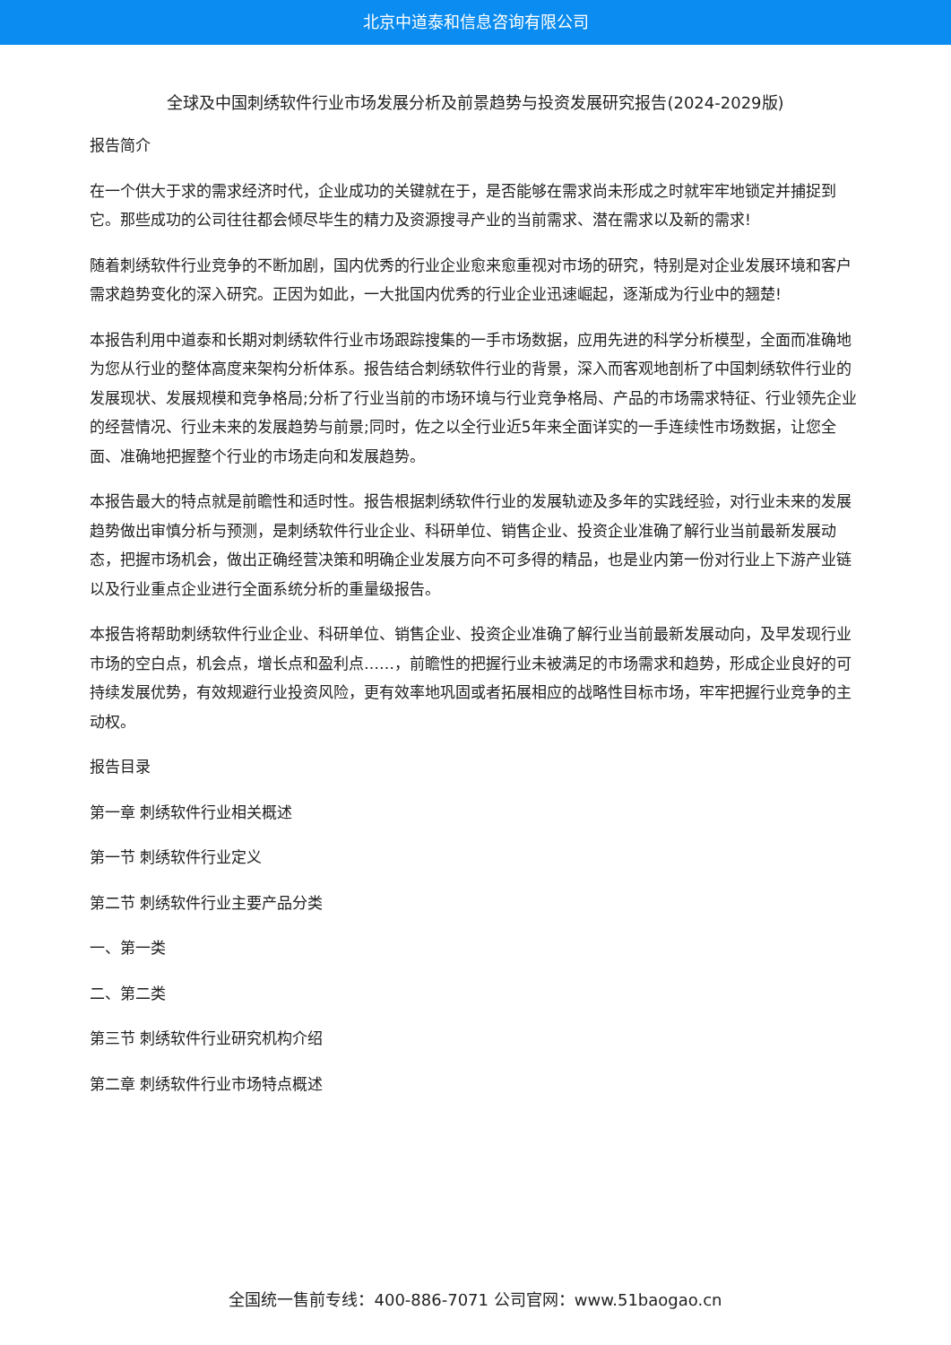北京中道泰和信息咨询有限公司
全球及中国刺绣软件行业市场发展分析及前景趋势与投资发展研究报告(2024-2029版)
报告简介
在一个供大于求的需求经济时代，企业成功的关键就在于，是否能够在需求尚未形成之时就牢牢地锁定并捕捉到它。那些成功的公司往往都会倾尽毕生的精力及资源搜寻产业的当前需求、潜在需求以及新的需求!
随着刺绣软件行业竞争的不断加剧，国内优秀的行业企业愈来愈重视对市场的研究，特别是对企业发展环境和客户需求趋势变化的深入研究。正因为如此，一大批国内优秀的行业企业迅速崛起，逐渐成为行业中的翘楚!
本报告利用中道泰和长期对刺绣软件行业市场跟踪搜集的一手市场数据，应用先进的科学分析模型，全面而准确地为您从行业的整体高度来架构分析体系。报告结合刺绣软件行业的背景，深入而客观地剖析了中国刺绣软件行业的发展现状、发展规模和竞争格局;分析了行业当前的市场环境与行业竞争格局、产品的市场需求特征、行业领先企业的经营情况、行业未来的发展趋势与前景;同时，佐之以全行业近5年来全面详实的一手连续性市场数据，让您全面、准确地把握整个行业的市场走向和发展趋势。
本报告最大的特点就是前瞻性和适时性。报告根据刺绣软件行业的发展轨迹及多年的实践经验，对行业未来的发展趋势做出审慎分析与预测，是刺绣软件行业企业、科研单位、销售企业、投资企业准确了解行业当前最新发展动态，把握市场机会，做出正确经营决策和明确企业发展方向不可多得的精品，也是业内第一份对行业上下游产业链以及行业重点企业进行全面系统分析的重量级报告。
本报告将帮助刺绣软件行业企业、科研单位、销售企业、投资企业准确了解行业当前最新发展动向，及早发现行业市场的空白点，机会点，增长点和盈利点……，前瞻性的把握行业未被满足的市场需求和趋势，形成企业良好的可持续发展优势，有效规避行业投资风险，更有效率地巩固或者拓展相应的战略性目标市场，牢牢把握行业竞争的主动权。
报告目录
第一章 刺绣软件行业相关概述
第一节 刺绣软件行业定义
第二节 刺绣软件行业主要产品分类
一、第一类
二、第二类
第三节 刺绣软件行业研究机构介绍
第二章 刺绣软件行业市场特点概述
全国统一售前专线：400-886-7071 公司官网：www.51baogao.cn